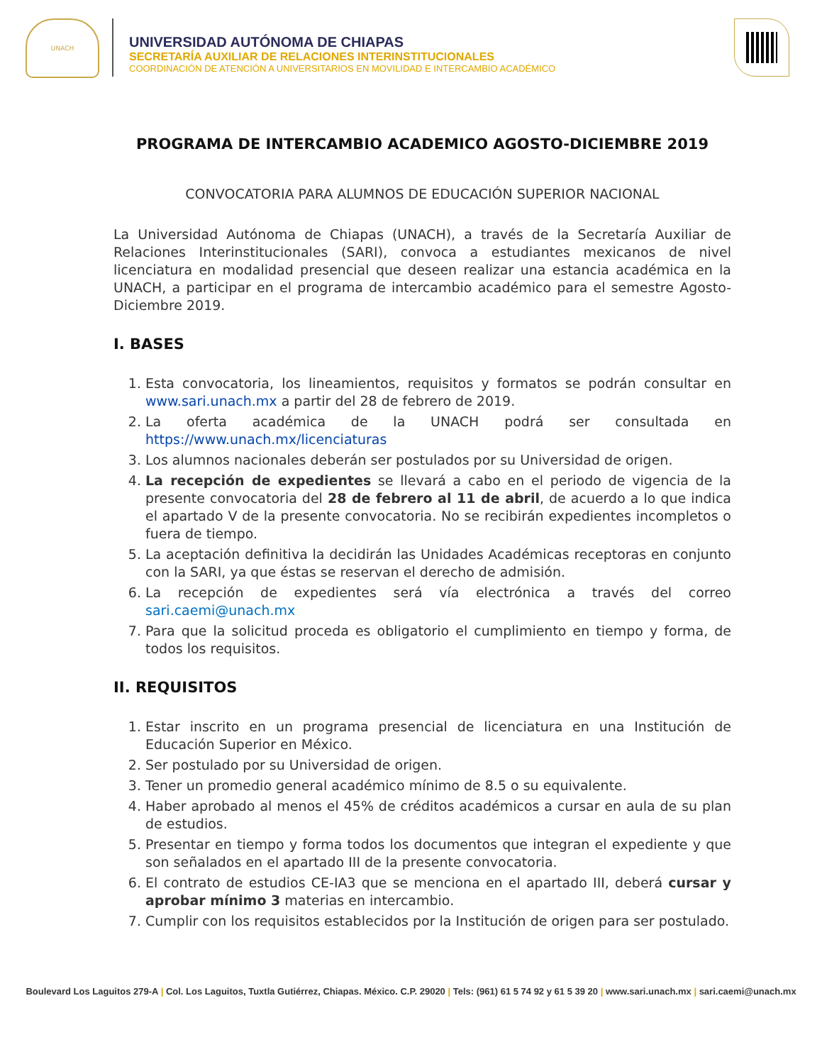UNACH
UNIVERSIDAD AUTÓNOMA DE CHIAPAS
SECRETARÍA AUXILIAR DE RELACIONES INTERINSTITUCIONALES
COORDINACIÓN DE ATENCIÓN A UNIVERSITARIOS EN MOVILIDAD E INTERCAMBIO ACADÉMICO
PROGRAMA DE INTERCAMBIO ACADEMICO AGOSTO-DICIEMBRE 2019
CONVOCATORIA PARA ALUMNOS DE EDUCACIÓN SUPERIOR NACIONAL
La Universidad Autónoma de Chiapas (UNACH), a través de la Secretaría Auxiliar de Relaciones Interinstitucionales (SARI), convoca a estudiantes mexicanos de nivel licenciatura en modalidad presencial que deseen realizar una estancia académica en la UNACH, a participar en el programa de intercambio académico para el semestre Agosto-Diciembre 2019.
I. BASES
1. Esta convocatoria, los lineamientos, requisitos y formatos se podrán consultar en www.sari.unach.mx a partir del 28 de febrero de 2019.
2. La oferta académica de la UNACH podrá ser consultada en https://www.unach.mx/licenciaturas
3. Los alumnos nacionales deberán ser postulados por su Universidad de origen.
4. La recepción de expedientes se llevará a cabo en el periodo de vigencia de la presente convocatoria del 28 de febrero al 11 de abril, de acuerdo a lo que indica el apartado V de la presente convocatoria. No se recibirán expedientes incompletos o fuera de tiempo.
5. La aceptación definitiva la decidirán las Unidades Académicas receptoras en conjunto con la SARI, ya que éstas se reservan el derecho de admisión.
6. La recepción de expedientes será vía electrónica a través del correo sari.caemi@unach.mx
7. Para que la solicitud proceda es obligatorio el cumplimiento en tiempo y forma, de todos los requisitos.
II. REQUISITOS
1. Estar inscrito en un programa presencial de licenciatura en una Institución de Educación Superior en México.
2. Ser postulado por su Universidad de origen.
3. Tener un promedio general académico mínimo de 8.5 o su equivalente.
4. Haber aprobado al menos el 45% de créditos académicos a cursar en aula de su plan de estudios.
5. Presentar en tiempo y forma todos los documentos que integran el expediente y que son señalados en el apartado III de la presente convocatoria.
6. El contrato de estudios CE-IA3 que se menciona en el apartado III, deberá cursar y aprobar mínimo 3 materias en intercambio.
7. Cumplir con los requisitos establecidos por la Institución de origen para ser postulado.
Boulevard Los Laguitos 279-A | Col. Los Laguitos, Tuxtla Gutiérrez, Chiapas. México. C.P. 29020 | Tels: (961) 61 5 74 92 y 61 5 39 20 | www.sari.unach.mx | sari.caemi@unach.mx